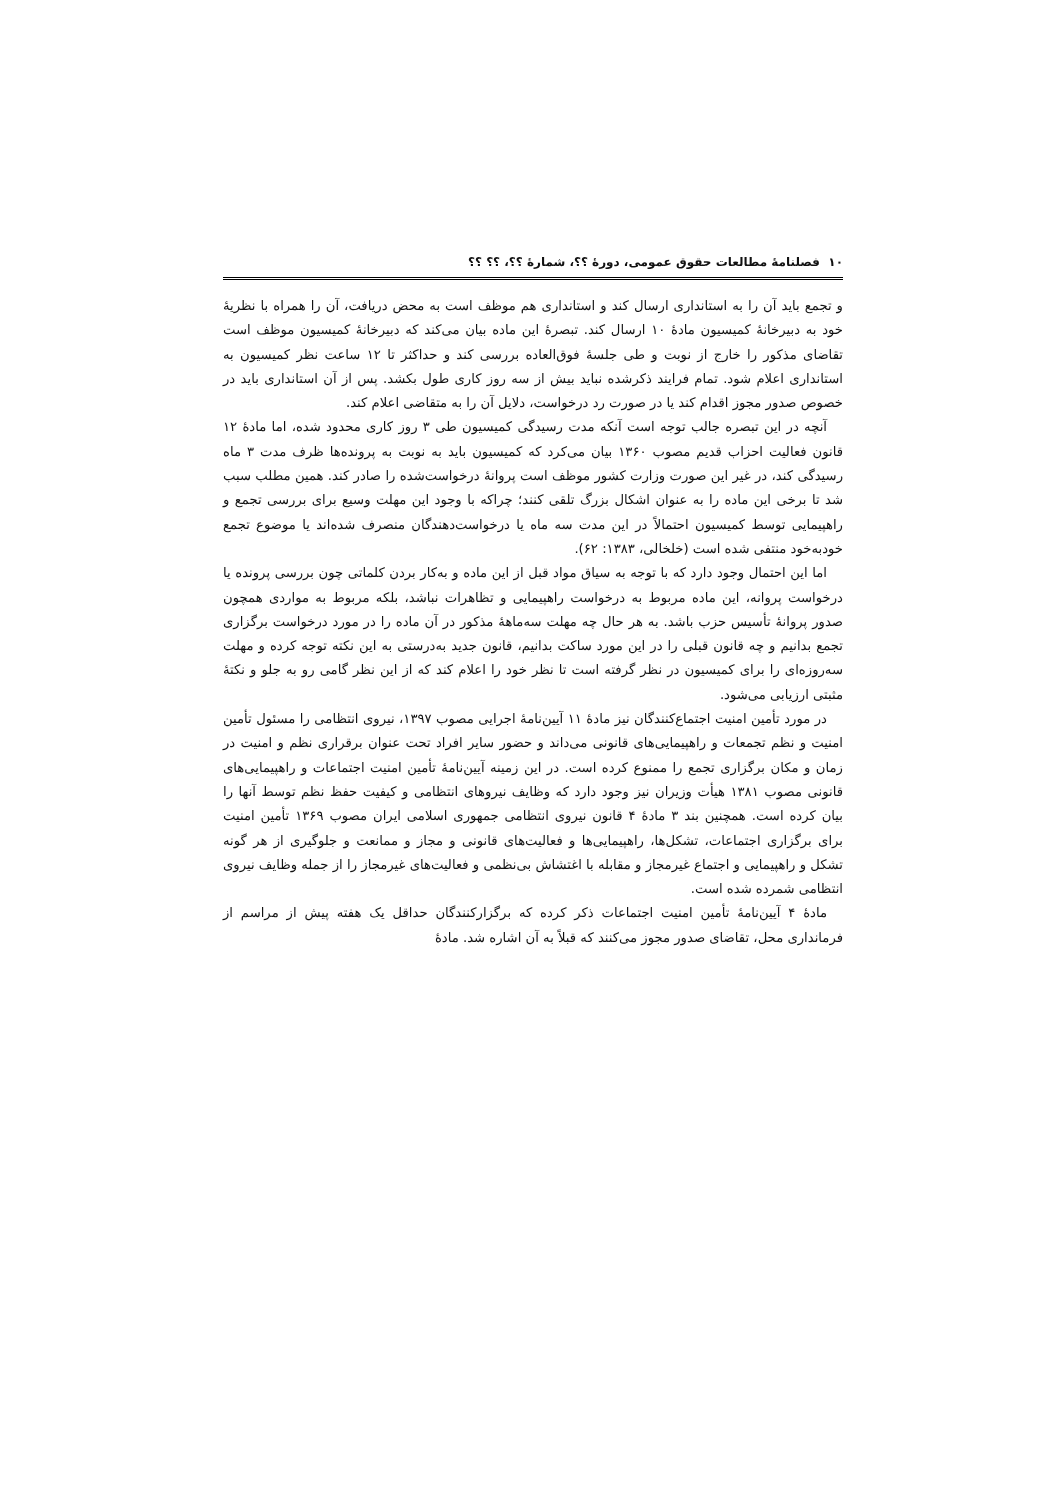۱۰ فصلنامهٔ مطالعات حقوق عمومی، دورهٔ ؟؟، شمارهٔ ؟؟، ؟؟ ؟؟
و تجمع باید آن را به استانداری ارسال کند و استانداری هم موظف است به محض دریافت، آن را همراه با نظریهٔ خود به دبیرخانهٔ کمیسیون مادهٔ ۱۰ ارسال کند. تبصرهٔ این ماده بیان می‌کند که دبیرخانهٔ کمیسیون موظف است تقاضای مذکور را خارج از نوبت و طی جلسهٔ فوق‌العاده بررسی کند و حداکثر تا ۱۲ ساعت نظر کمیسیون به استانداری اعلام شود. تمام فرایند ذکرشده نباید بیش از سه روز کاری طول بکشد. پس از آن استانداری باید در خصوص صدور مجوز اقدام کند یا در صورت رد درخواست، دلایل آن را به متقاضی اعلام کند.
آنچه در این تبصره جالب توجه است آنکه مدت رسیدگی کمیسیون طی ۳ روز کاری محدود شده، اما مادهٔ ۱۲ قانون فعالیت احزاب قدیم مصوب ۱۳۶۰ بیان می‌کرد که کمیسیون باید به نوبت به پرونده‌ها ظرف مدت ۳ ماه رسیدگی کند، در غیر این صورت وزارت کشور موظف است پروانهٔ درخواست‌شده را صادر کند. همین مطلب سبب شد تا برخی این ماده را به عنوان اشکال بزرگ تلقی کنند؛ چراکه با وجود این مهلت وسیع برای بررسی تجمع و راهپیمایی توسط کمیسیون احتمالاً در این مدت سه ماه یا درخواست‌دهندگان منصرف شده‌اند یا موضوع تجمع خودبه‌خود منتفی شده است (خلخالی، ۱۳۸۳: ۶۲).
اما این احتمال وجود دارد که با توجه به سیاق مواد قبل از این ماده و به‌کار بردن کلماتی چون بررسی پرونده یا درخواست پروانه، این ماده مربوط به درخواست راهپیمایی و تظاهرات نباشد، بلکه مربوط به مواردی همچون صدور پروانهٔ تأسیس حزب باشد. به هر حال چه مهلت سه‌ماههٔ مذکور در آن ماده را در مورد درخواست برگزاری تجمع بدانیم و چه قانون قبلی را در این مورد ساکت بدانیم، قانون جدید به‌درستی به این نکته توجه کرده و مهلت سه‌روزه‌ای را برای کمیسیون در نظر گرفته است تا نظر خود را اعلام کند که از این نظر گامی رو به جلو و نکتهٔ مثبتی ارزیابی می‌شود.
در مورد تأمین امنیت اجتماع‌کنندگان نیز مادهٔ ۱۱ آیین‌نامهٔ اجرایی مصوب ۱۳۹۷، نیروی انتظامی را مسئول تأمین امنیت و نظم تجمعات و راهپیمایی‌های قانونی می‌داند و حضور سایر افراد تحت عنوان برقراری نظم و امنیت در زمان و مکان برگزاری تجمع را ممنوع کرده است. در این زمینه آیین‌نامهٔ تأمین امنیت اجتماعات و راهپیمایی‌های قانونی مصوب ۱۳۸۱ هیأت وزیران نیز وجود دارد که وظایف نیروهای انتظامی و کیفیت حفظ نظم توسط آنها را بیان کرده است. همچنین بند ۳ مادهٔ ۴ قانون نیروی انتظامی جمهوری اسلامی ایران مصوب ۱۳۶۹ تأمین امنیت برای برگزاری اجتماعات، تشکل‌ها، راهپیمایی‌ها و فعالیت‌های قانونی و مجاز و ممانعت و جلوگیری از هر گونه تشکل و راهپیمایی و اجتماع غیرمجاز و مقابله با اغتشاش بی‌نظمی و فعالیت‌های غیرمجاز را از جمله وظایف نیروی انتظامی شمرده شده است.
مادهٔ ۴ آیین‌نامهٔ تأمین امنیت اجتماعات ذکر کرده که برگزارکنندگان حداقل یک هفته پیش از مراسم از فرمانداری محل، تقاضای صدور مجوز می‌کنند که قبلاً به آن اشاره شد. مادهٔ